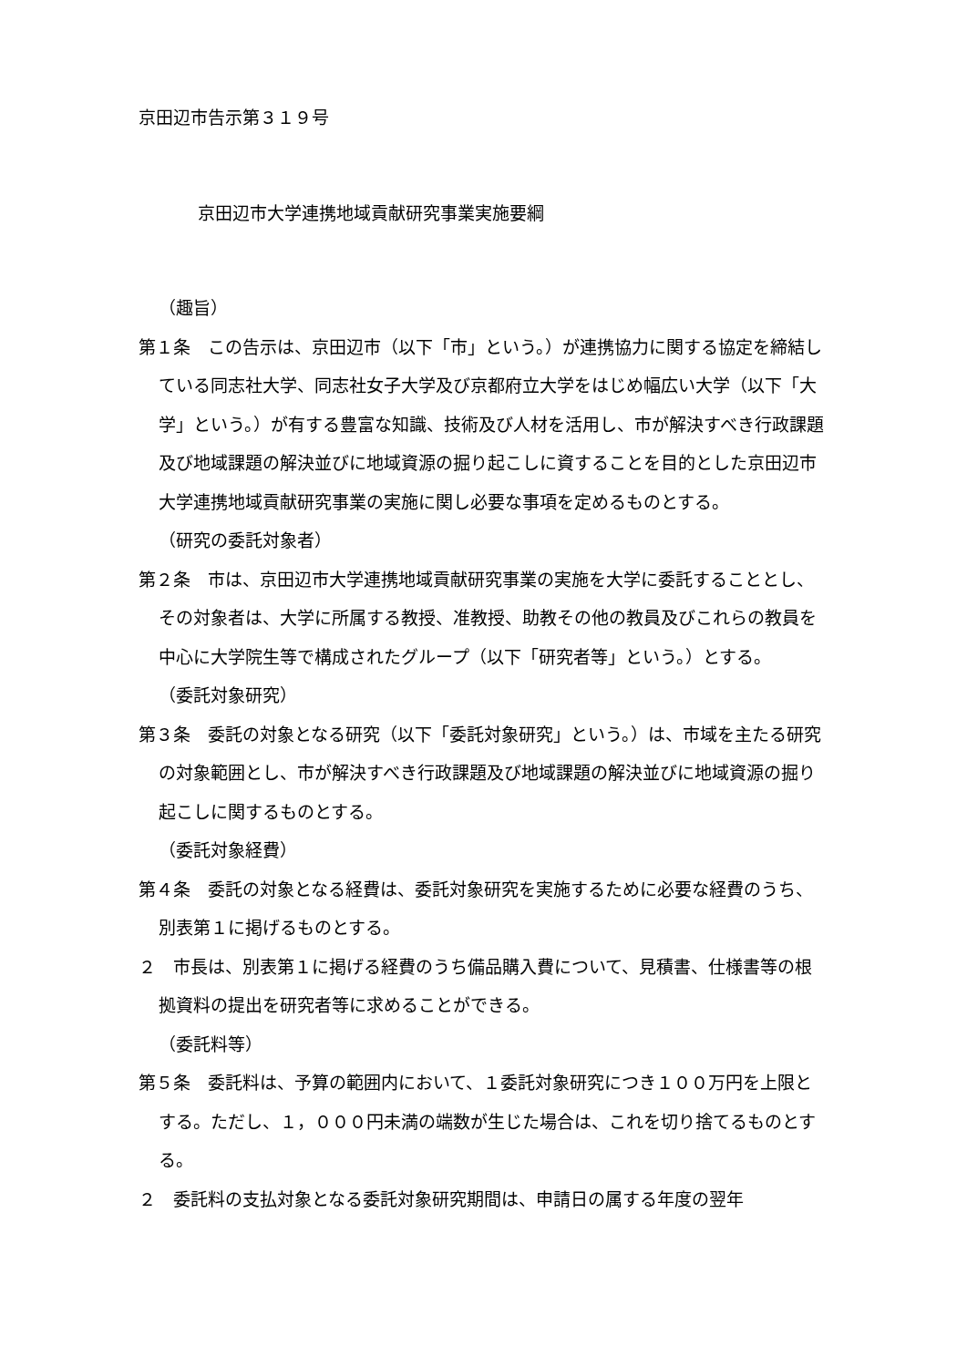京田辺市告示第３１９号
京田辺市大学連携地域貢献研究事業実施要綱
（趣旨）
第１条　この告示は、京田辺市（以下「市」という。）が連携協力に関する協定を締結している同志社大学、同志社女子大学及び京都府立大学をはじめ幅広い大学（以下「大学」という。）が有する豊富な知識、技術及び人材を活用し、市が解決すべき行政課題及び地域課題の解決並びに地域資源の掘り起こしに資することを目的とした京田辺市大学連携地域貢献研究事業の実施に関し必要な事項を定めるものとする。
（研究の委託対象者）
第２条　市は、京田辺市大学連携地域貢献研究事業の実施を大学に委託することとし、その対象者は、大学に所属する教授、准教授、助教その他の教員及びこれらの教員を中心に大学院生等で構成されたグループ（以下「研究者等」という。）とする。
（委託対象研究）
第３条　委託の対象となる研究（以下「委託対象研究」という。）は、市域を主たる研究の対象範囲とし、市が解決すべき行政課題及び地域課題の解決並びに地域資源の掘り起こしに関するものとする。
（委託対象経費）
第４条　委託の対象となる経費は、委託対象研究を実施するために必要な経費のうち、別表第１に掲げるものとする。
２　市長は、別表第１に掲げる経費のうち備品購入費について、見積書、仕様書等の根拠資料の提出を研究者等に求めることができる。
（委託料等）
第５条　委託料は、予算の範囲内において、１委託対象研究につき１００万円を上限とする。ただし、１，０００円未満の端数が生じた場合は、これを切り捨てるものとする。
２　委託料の支払対象となる委託対象研究期間は、申請日の属する年度の翌年